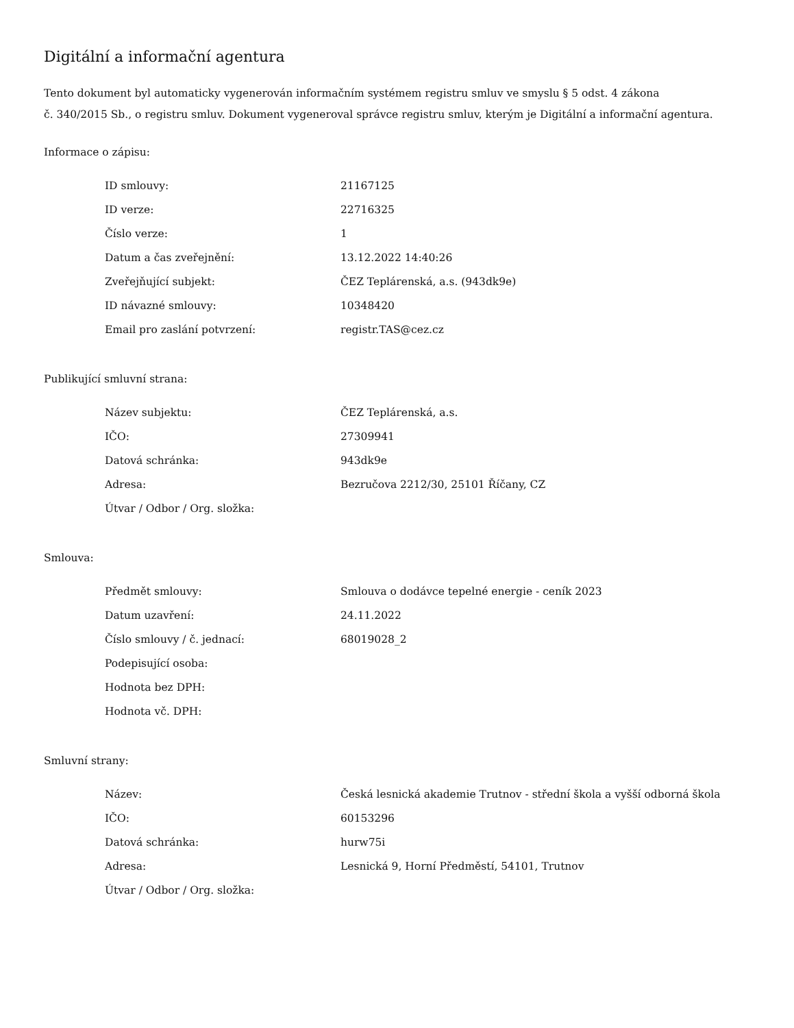Digitální a informační agentura
Tento dokument byl automaticky vygenerován informačním systémem registru smluv ve smyslu § 5 odst. 4 zákona
č. 340/2015 Sb., o registru smluv. Dokument vygeneroval správce registru smluv, kterým je Digitální a informační agentura.
Informace o zápisu:
| ID smlouvy: | 21167125 |
| ID verze: | 22716325 |
| Číslo verze: | 1 |
| Datum a čas zveřejnění: | 13.12.2022 14:40:26 |
| Zveřejňující subjekt: | ČEZ Teplárenská, a.s. (943dk9e) |
| ID návazné smlouvy: | 10348420 |
| Email pro zaslání potvrzení: | registr.TAS@cez.cz |
Publikující smluvní strana:
| Název subjektu: | ČEZ Teplárenská, a.s. |
| IČO: | 27309941 |
| Datová schránka: | 943dk9e |
| Adresa: | Bezručova 2212/30, 25101 Říčany, CZ |
| Útvar / Odbor / Org. složka: | |
Smlouva:
| Předmět smlouvy: | Smlouva o dodávce tepelné energie - ceník 2023 |
| Datum uzavření: | 24.11.2022 |
| Číslo smlouvy / č. jednací: | 68019028_2 |
| Podepisující osoba: | |
| Hodnota bez DPH: | |
| Hodnota vč. DPH: | |
Smluvní strany:
| Název: | Česká lesnická akademie Trutnov - střední škola a vyšší odborná škola |
| IČO: | 60153296 |
| Datová schránka: | hurw75i |
| Adresa: | Lesnická 9, Horní Předměstí, 54101, Trutnov |
| Útvar / Odbor / Org. složka: | |